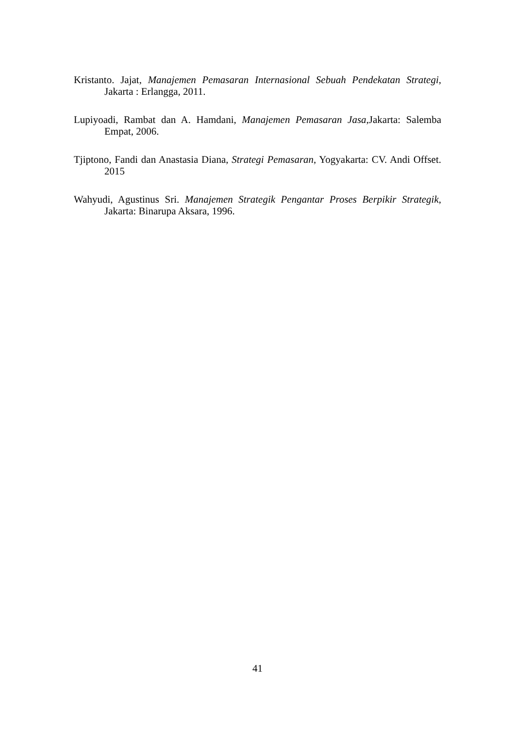Kristanto. Jajat, Manajemen Pemasaran Internasional Sebuah Pendekatan Strategi, Jakarta : Erlangga, 2011.
Lupiyoadi, Rambat dan A. Hamdani, Manajemen Pemasaran Jasa,Jakarta: Salemba Empat, 2006.
Tjiptono, Fandi dan Anastasia Diana, Strategi Pemasaran, Yogyakarta: CV. Andi Offset. 2015
Wahyudi, Agustinus Sri. Manajemen Strategik Pengantar Proses Berpikir Strategik, Jakarta: Binarupa Aksara, 1996.
41